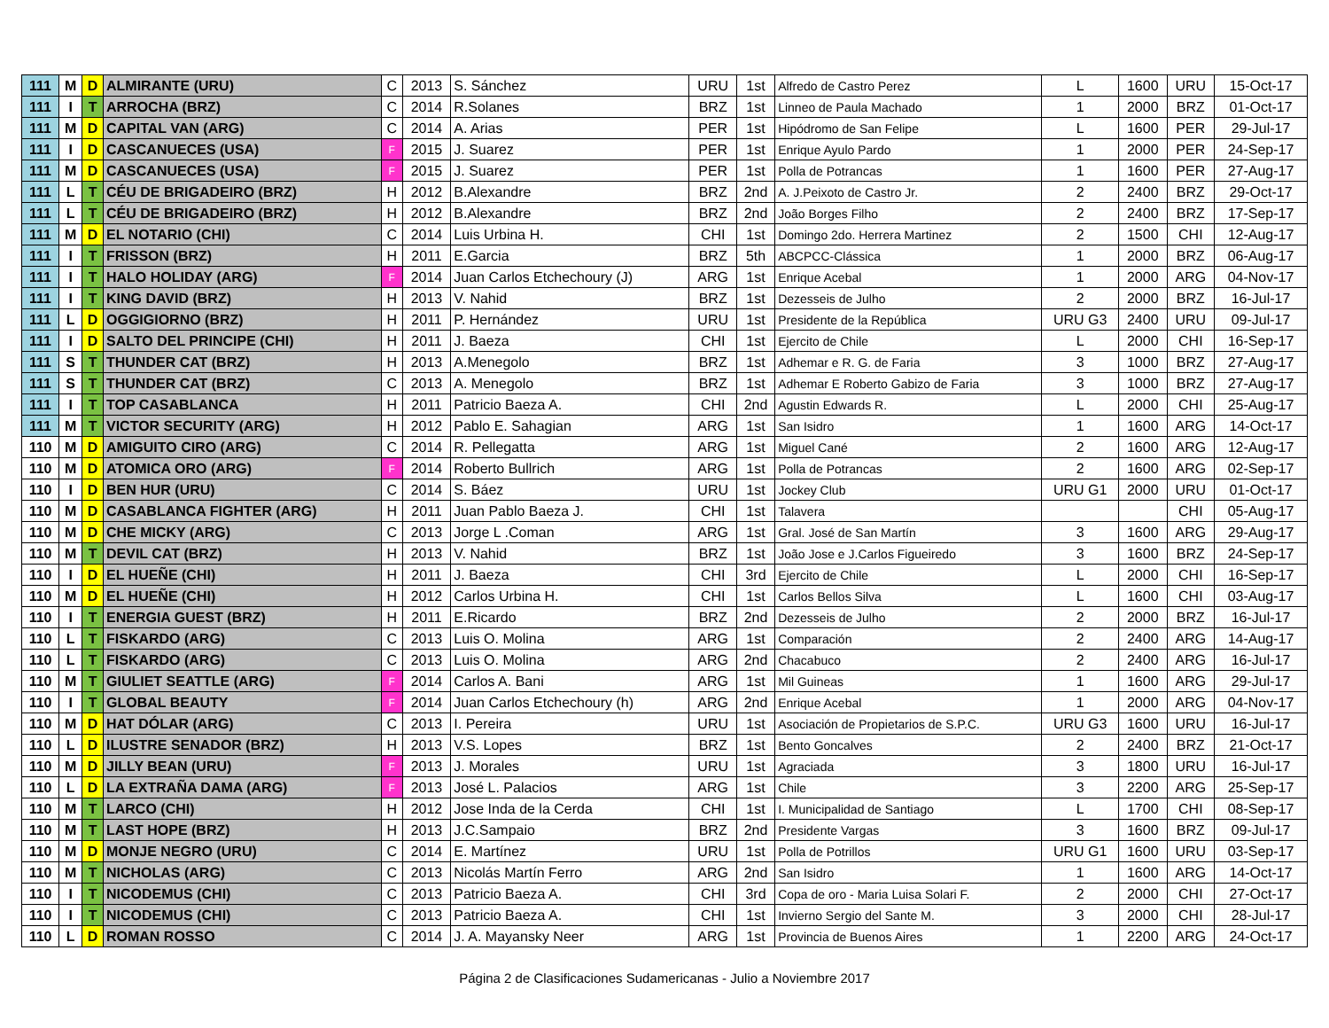| 111 | M | D | ALMIRANTE (URU) | C | 2013 | S. Sánchez | URU | 1st | Alfredo de Castro Perez | L | 1600 | URU | 15-Oct-17 |
| 111 | I | T | ARROCHA (BRZ) | C | 2014 | R.Solanes | BRZ | 1st | Linneo de Paula Machado | 1 | 2000 | BRZ | 01-Oct-17 |
| 111 | M | D | CAPITAL VAN (ARG) | C | 2014 | A. Arias | PER | 1st | Hipódromo de San Felipe | L | 1600 | PER | 29-Jul-17 |
| 111 | I | D | CASCANUECES (USA) | F | 2015 | J. Suarez | PER | 1st | Enrique Ayulo Pardo | 1 | 2000 | PER | 24-Sep-17 |
| 111 | M | D | CASCANUECES (USA) | F | 2015 | J. Suarez | PER | 1st | Polla de Potrancas | 1 | 1600 | PER | 27-Aug-17 |
| 111 | L | T | CÉU DE BRIGADEIRO (BRZ) | H | 2012 | B.Alexandre | BRZ | 2nd | A. J.Peixoto de Castro Jr. | 2 | 2400 | BRZ | 29-Oct-17 |
| 111 | L | T | CÉU DE BRIGADEIRO (BRZ) | H | 2012 | B.Alexandre | BRZ | 2nd | João Borges Filho | 2 | 2400 | BRZ | 17-Sep-17 |
| 111 | M | D | EL NOTARIO (CHI) | C | 2014 | Luis Urbina H. | CHI | 1st | Domingo 2do. Herrera Martinez | 2 | 1500 | CHI | 12-Aug-17 |
| 111 | I | T | FRISSON (BRZ) | H | 2011 | E.Garcia | BRZ | 5th | ABCPCC-Clássica | 1 | 2000 | BRZ | 06-Aug-17 |
| 111 | I | T | HALO HOLIDAY (ARG) | F | 2014 | Juan Carlos Etchechoury (J) | ARG | 1st | Enrique Acebal | 1 | 2000 | ARG | 04-Nov-17 |
| 111 | I | T | KING DAVID (BRZ) | H | 2013 | V. Nahid | BRZ | 1st | Dezesseis de Julho | 2 | 2000 | BRZ | 16-Jul-17 |
| 111 | L | D | OGGIGIORNO (BRZ) | H | 2011 | P. Hernández | URU | 1st | Presidente de la República | URU G3 | 2400 | URU | 09-Jul-17 |
| 111 | I | D | SALTO DEL PRINCIPE (CHI) | H | 2011 | J. Baeza | CHI | 1st | Ejercito de Chile | L | 2000 | CHI | 16-Sep-17 |
| 111 | S | T | THUNDER CAT (BRZ) | H | 2013 | A.Menegolo | BRZ | 1st | Adhemar e R. G. de Faria | 3 | 1000 | BRZ | 27-Aug-17 |
| 111 | S | T | THUNDER CAT (BRZ) | C | 2013 | A. Menegolo | BRZ | 1st | Adhemar E Roberto Gabizo de Faria | 3 | 1000 | BRZ | 27-Aug-17 |
| 111 | I | T | TOP CASABLANCA | H | 2011 | Patricio Baeza A. | CHI | 2nd | Agustin Edwards R. | L | 2000 | CHI | 25-Aug-17 |
| 111 | M | T | VICTOR SECURITY (ARG) | H | 2012 | Pablo E. Sahagian | ARG | 1st | San Isidro | 1 | 1600 | ARG | 14-Oct-17 |
| 110 | M | D | AMIGUITO CIRO (ARG) | C | 2014 | R. Pellegatta | ARG | 1st | Miguel Cané | 2 | 1600 | ARG | 12-Aug-17 |
| 110 | M | D | ATOMICA ORO (ARG) | F | 2014 | Roberto Bullrich | ARG | 1st | Polla de Potrancas | 2 | 1600 | ARG | 02-Sep-17 |
| 110 | I | D | BEN HUR (URU) | C | 2014 | S. Báez | URU | 1st | Jockey Club | URU G1 | 2000 | URU | 01-Oct-17 |
| 110 | M | D | CASABLANCA FIGHTER (ARG) | H | 2011 | Juan Pablo Baeza J. | CHI | 1st | Talavera | | | CHI | 05-Aug-17 |
| 110 | M | D | CHE MICKY (ARG) | C | 2013 | Jorge L .Coman | ARG | 1st | Gral. José de San Martín | 3 | 1600 | ARG | 29-Aug-17 |
| 110 | M | T | DEVIL CAT (BRZ) | H | 2013 | V. Nahid | BRZ | 1st | João Jose e J.Carlos Figueiredo | 3 | 1600 | BRZ | 24-Sep-17 |
| 110 | I | D | EL HUEÑE (CHI) | H | 2011 | J. Baeza | CHI | 3rd | Ejercito de Chile | L | 2000 | CHI | 16-Sep-17 |
| 110 | M | D | EL HUEÑE (CHI) | H | 2012 | Carlos Urbina H. | CHI | 1st | Carlos Bellos Silva | L | 1600 | CHI | 03-Aug-17 |
| 110 | I | T | ENERGIA GUEST (BRZ) | H | 2011 | E.Ricardo | BRZ | 2nd | Dezesseis de Julho | 2 | 2000 | BRZ | 16-Jul-17 |
| 110 | L | T | FISKARDO (ARG) | C | 2013 | Luis O. Molina | ARG | 1st | Comparación | 2 | 2400 | ARG | 14-Aug-17 |
| 110 | L | T | FISKARDO (ARG) | C | 2013 | Luis O. Molina | ARG | 2nd | Chacabuco | 2 | 2400 | ARG | 16-Jul-17 |
| 110 | M | T | GIULIET SEATTLE (ARG) | F | 2014 | Carlos A. Bani | ARG | 1st | Mil Guineas | 1 | 1600 | ARG | 29-Jul-17 |
| 110 | I | T | GLOBAL BEAUTY | F | 2014 | Juan Carlos Etchechoury (h) | ARG | 2nd | Enrique Acebal | 1 | 2000 | ARG | 04-Nov-17 |
| 110 | M | D | HAT DÓLAR (ARG) | C | 2013 | I. Pereira | URU | 1st | Asociación de Propietarios de S.P.C. | URU G3 | 1600 | URU | 16-Jul-17 |
| 110 | L | D | ILUSTRE SENADOR (BRZ) | H | 2013 | V.S. Lopes | BRZ | 1st | Bento Goncalves | 2 | 2400 | BRZ | 21-Oct-17 |
| 110 | M | D | JILLY BEAN (URU) | F | 2013 | J. Morales | URU | 1st | Agraciada | 3 | 1800 | URU | 16-Jul-17 |
| 110 | L | D | LA EXTRAÑA DAMA (ARG) | F | 2013 | José L. Palacios | ARG | 1st | Chile | 3 | 2200 | ARG | 25-Sep-17 |
| 110 | M | T | LARCO (CHI) | H | 2012 | Jose Inda de la Cerda | CHI | 1st | I. Municipalidad de Santiago | L | 1700 | CHI | 08-Sep-17 |
| 110 | M | T | LAST HOPE (BRZ) | H | 2013 | J.C.Sampaio | BRZ | 2nd | Presidente Vargas | 3 | 1600 | BRZ | 09-Jul-17 |
| 110 | M | D | MONJE NEGRO (URU) | C | 2014 | E. Martínez | URU | 1st | Polla de Potrillos | URU G1 | 1600 | URU | 03-Sep-17 |
| 110 | M | T | NICHOLAS (ARG) | C | 2013 | Nicolás Martín Ferro | ARG | 2nd | San Isidro | 1 | 1600 | ARG | 14-Oct-17 |
| 110 | I | T | NICODEMUS (CHI) | C | 2013 | Patricio Baeza A. | CHI | 3rd | Copa de oro - Maria Luisa Solari F. | 2 | 2000 | CHI | 27-Oct-17 |
| 110 | I | T | NICODEMUS (CHI) | C | 2013 | Patricio Baeza A. | CHI | 1st | Invierno Sergio del Sante M. | 3 | 2000 | CHI | 28-Jul-17 |
| 110 | L | D | ROMAN ROSSO | C | 2014 | J. A. Mayansky Neer | ARG | 1st | Provincia de Buenos Aires | 1 | 2200 | ARG | 24-Oct-17 |
Página 2 de Clasificaciones Sudamericanas - Julio a Noviembre 2017